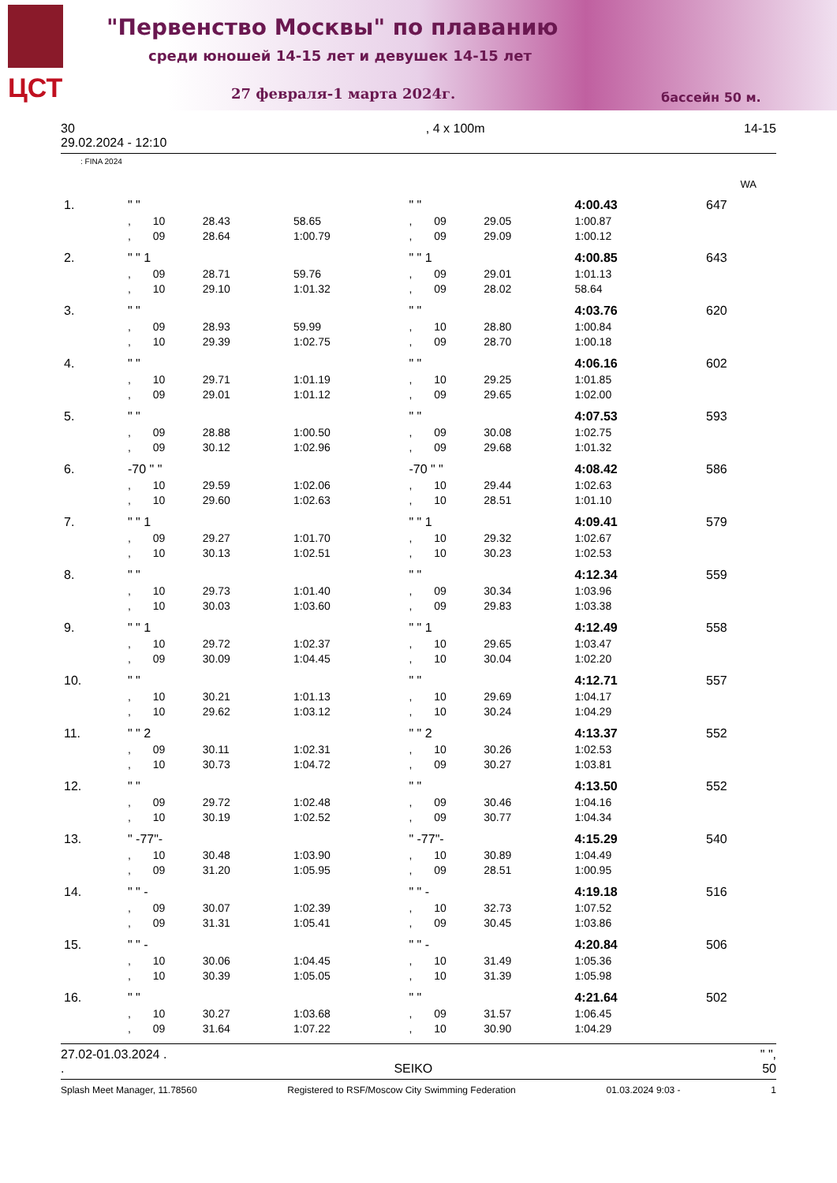ЦСТ
"Первенство Москвы" по плаванию
среди юношей 14-15 лет и девушек 14-15 лет
27 февраля-1 марта 2024г. бассейн 50 м.
30
29.02.2024 - 12:10, 4 x 100m 14-15
: FINA 2024
WA
| 1. | " " | | | | " " | | | 4:00.43 | 647 |
| | , | 10 | 28.43 | 58.65 | , | 09 | 29.05 | 1:00.87 | |
| | , | 09 | 28.64 | 1:00.79 | , | 09 | 29.09 | 1:00.12 | |
| 2. | " " 1 | | | | " " 1 | | | 4:00.85 | 643 |
| | , | 09 | 28.71 | 59.76 | , | 09 | 29.01 | 1:01.13 | |
| | , | 10 | 29.10 | 1:01.32 | , | 09 | 28.02 | 58.64 | |
| 3. | " " | | | | " " | | | 4:03.76 | 620 |
| | , | 09 | 28.93 | 59.99 | , | 10 | 28.80 | 1:00.84 | |
| | , | 10 | 29.39 | 1:02.75 | , | 09 | 28.70 | 1:00.18 | |
| 4. | " " | | | | " " | | | 4:06.16 | 602 |
| | , | 10 | 29.71 | 1:01.19 | , | 10 | 29.25 | 1:01.85 | |
| | , | 09 | 29.01 | 1:01.12 | , | 09 | 29.65 | 1:02.00 | |
| 5. | " " | | | | " " | | | 4:07.53 | 593 |
| | , | 09 | 28.88 | 1:00.50 | , | 09 | 30.08 | 1:02.75 | |
| | , | 09 | 30.12 | 1:02.96 | , | 09 | 29.68 | 1:01.32 | |
| 6. | -70 " " | | | | -70 " " | | | 4:08.42 | 586 |
| | , | 10 | 29.59 | 1:02.06 | , | 10 | 29.44 | 1:02.63 | |
| | , | 10 | 29.60 | 1:02.63 | , | 10 | 28.51 | 1:01.10 | |
| 7. | " " 1 | | | | " " 1 | | | 4:09.41 | 579 |
| | , | 09 | 29.27 | 1:01.70 | , | 10 | 29.32 | 1:02.67 | |
| | , | 10 | 30.13 | 1:02.51 | , | 10 | 30.23 | 1:02.53 | |
| 8. | " " | | | | " " | | | 4:12.34 | 559 |
| | , | 10 | 29.73 | 1:01.40 | , | 09 | 30.34 | 1:03.96 | |
| | , | 10 | 30.03 | 1:03.60 | , | 09 | 29.83 | 1:03.38 | |
| 9. | " " 1 | | | | " " 1 | | | 4:12.49 | 558 |
| | , | 10 | 29.72 | 1:02.37 | , | 10 | 29.65 | 1:03.47 | |
| | , | 09 | 30.09 | 1:04.45 | , | 10 | 30.04 | 1:02.20 | |
| 10. | " " | | | | " " | | | 4:12.71 | 557 |
| | , | 10 | 30.21 | 1:01.13 | , | 10 | 29.69 | 1:04.17 | |
| | , | 10 | 29.62 | 1:03.12 | , | 10 | 30.24 | 1:04.29 | |
| 11. | " " 2 | | | | " " 2 | | | 4:13.37 | 552 |
| | , | 09 | 30.11 | 1:02.31 | , | 10 | 30.26 | 1:02.53 | |
| | , | 10 | 30.73 | 1:04.72 | , | 09 | 30.27 | 1:03.81 | |
| 12. | " " | | | | " " | | | 4:13.50 | 552 |
| | , | 09 | 29.72 | 1:02.48 | , | 09 | 30.46 | 1:04.16 | |
| | , | 10 | 30.19 | 1:02.52 | , | 09 | 30.77 | 1:04.34 | |
| 13. | " -77"- | | | | " -77"- | | | 4:15.29 | 540 |
| | , | 10 | 30.48 | 1:03.90 | , | 10 | 30.89 | 1:04.49 | |
| | , | 09 | 31.20 | 1:05.95 | , | 09 | 28.51 | 1:00.95 | |
| 14. | " " - | | | | " " - | | | 4:19.18 | 516 |
| | , | 09 | 30.07 | 1:02.39 | , | 10 | 32.73 | 1:07.52 | |
| | , | 09 | 31.31 | 1:05.41 | , | 09 | 30.45 | 1:03.86 | |
| 15. | " " - | | | | " " - | | | 4:20.84 | 506 |
| | , | 10 | 30.06 | 1:04.45 | , | 10 | 31.49 | 1:05.36 | |
| | , | 10 | 30.39 | 1:05.05 | , | 10 | 31.39 | 1:05.98 | |
| 16. | " " | | | | " " | | | 4:21.64 | 502 |
| | , | 10 | 30.27 | 1:03.68 | , | 09 | 31.57 | 1:06.45 | |
| | , | 09 | 31.64 | 1:07.22 | , | 10 | 30.90 | 1:04.29 | |
27.02-01.03.2024 . " ",
. SEIKO 50
Splash Meet Manager, 11.78560 Registered to RSF/Moscow City Swimming Federation 01.03.2024 9:03 - 1